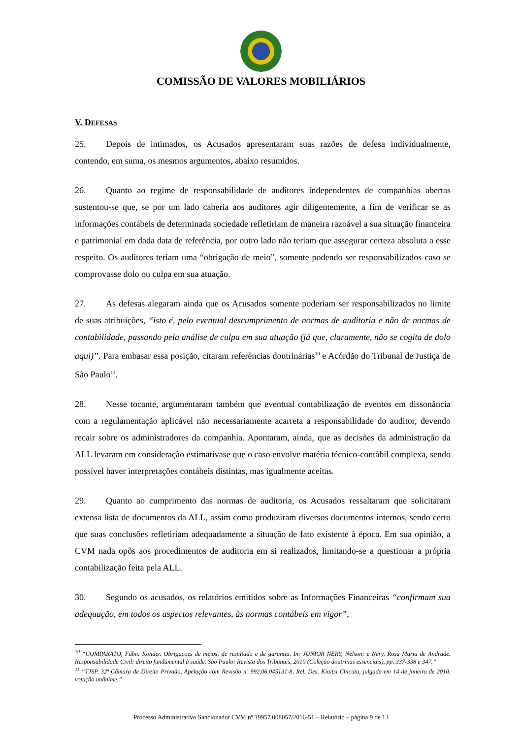COMISSÃO DE VALORES MOBILIÁRIOS
V. DEFESAS
25. Depois de intimados, os Acusados apresentaram suas razões de defesa individualmente, contendo, em suma, os mesmos argumentos, abaixo resumidos.
26. Quanto ao regime de responsabilidade de auditores independentes de companhias abertas sustentou-se que, se por um lado caberia aos auditores agir diligentemente, a fim de verificar se as informações contábeis de determinada sociedade refletiriam de maneira razoável a sua situação financeira e patrimonial em dada data de referência, por outro lado não teriam que assegurar certeza absoluta a esse respeito. Os auditores teriam uma “obrigação de meio”, somente podendo ser responsabilizados caso se comprovasse dolo ou culpa em sua atuação.
27. As defesas alegaram ainda que os Acusados somente poderiam ser responsabilizados no limite de suas atribuições, “isto é, pelo eventual descumprimento de normas de auditoria e não de normas de contabilidade, passando pela análise de culpa em sua atuação (já que, claramente, não se cogita de dolo aqui)”. Para embasar essa posição, citaram referências doutrinárias<sup>10</sup> e Acórdão do Tribunal de Justiça de São Paulo<sup>11</sup>.
28. Nesse tocante, argumentaram também que eventual contabilização de eventos em dissonância com a regulamentação aplicável não necessariamente acarreta a responsabilidade do auditor, devendo recair sobre os administradores da companhia. Apontaram, ainda, que as decisões da administração da ALL levaram em consideração estimativase que o caso envolve matéria técnico-contábil complexa, sendo possível haver interpretações contábeis distintas, mas igualmente aceitas.
29. Quanto ao cumprimento das normas de auditoria, os Acusados ressaltaram que solicitaram extensa lista de documentos da ALL, assim como produziram diversos documentos internos, sendo certo que suas conclusões refletiriam adequadamente a situação de fato existente à época. Em sua opinião, a CVM nada opôs aos procedimentos de auditoria em si realizados, limitando-se a questionar a própria contabilização feita pela ALL.
30. Segundo os acusados, os relatórios emitidos sobre as Informações Financeiras “confirmam sua adequação, em todos os aspectos relevantes, às normas contábeis em vigor”,
<sup>10</sup> “COMPARATO, Fábio Konder. Obrigações de meios, de resultado e de garantia. In: JUNIOR NERY, Nelson; e Nery, Rosa Maria de Andrade. Responsabilidade Civil: direito fundamental à saúde. São Paulo: Revista dos Tribunais, 2010 (Coleção doutrinas essenciais), pp. 337-338 e 347.”
<sup>11</sup> “TJSP, 32ª Câmara de Direito Privado, Apelação com Revisão nº 992.06.045131-8, Rel. Des. Kioitsi Chicuta, julgada em 14 de janeiro de 2010, votação unânime.”
Processo Administrativo Sancionador CVM nº 19957.008057/2016-51 – Relatório – página 9 de 13